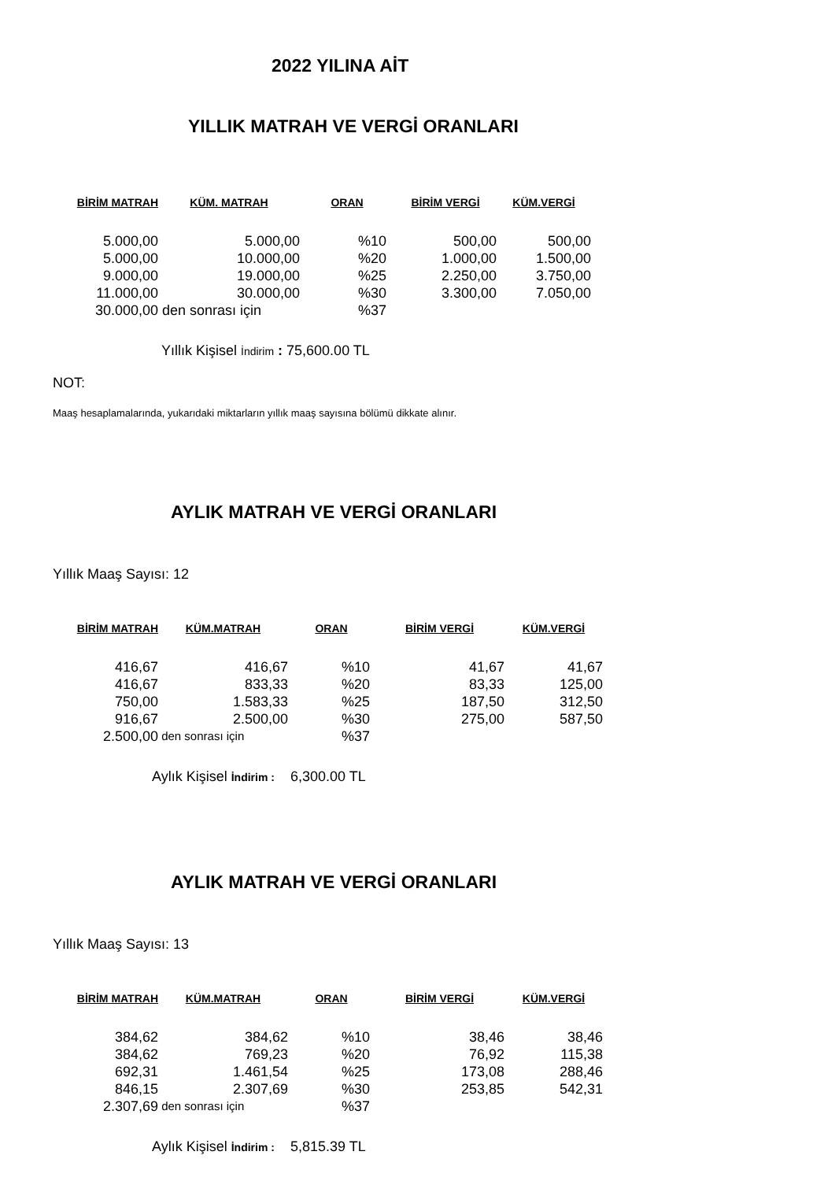2022 YILINA AİT
YILLIK MATRAH VE VERGİ ORANLARI
| BİRİM MATRAH | KÜM. MATRAH | ORAN | BİRİM VERGİ | KÜM.VERGİ |
| --- | --- | --- | --- | --- |
| 5.000,00 | 5.000,00 | %10 | 500,00 | 500,00 |
| 5.000,00 | 10.000,00 | %20 | 1.000,00 | 1.500,00 |
| 9.000,00 | 19.000,00 | %25 | 2.250,00 | 3.750,00 |
| 11.000,00 | 30.000,00 | %30 | 3.300,00 | 7.050,00 |
| 30.000,00 | den sonrası için | %37 | | |
Yıllık Kişisel İndirim : 75,600.00 TL
NOT:
Maaş hesaplamalarında, yukarıdaki miktarların yıllık maaş sayısına bölümü dikkate alınır.
AYLIK MATRAH VE VERGİ ORANLARI
Yıllık Maaş Sayısı: 12
| BİRİM MATRAH | KÜM.MATRAH | ORAN | BİRİM VERGİ | KÜM.VERGİ |
| --- | --- | --- | --- | --- |
| 416,67 | 416,67 | %10 | 41,67 | 41,67 |
| 416,67 | 833,33 | %20 | 83,33 | 125,00 |
| 750,00 | 1.583,33 | %25 | 187,50 | 312,50 |
| 916,67 | 2.500,00 | %30 | 275,00 | 587,50 |
| 2.500,00 | den sonrası için | %37 | | |
Aylık Kişisel İndirim : 6,300.00 TL
AYLIK MATRAH VE VERGİ ORANLARI
Yıllık Maaş Sayısı: 13
| BİRİM MATRAH | KÜM.MATRAH | ORAN | BİRİM VERGİ | KÜM.VERGİ |
| --- | --- | --- | --- | --- |
| 384,62 | 384,62 | %10 | 38,46 | 38,46 |
| 384,62 | 769,23 | %20 | 76,92 | 115,38 |
| 692,31 | 1.461,54 | %25 | 173,08 | 288,46 |
| 846,15 | 2.307,69 | %30 | 253,85 | 542,31 |
| 2.307,69 | den sonrası için | %37 | | |
Aylık Kişisel İndirim : 5,815.39 TL